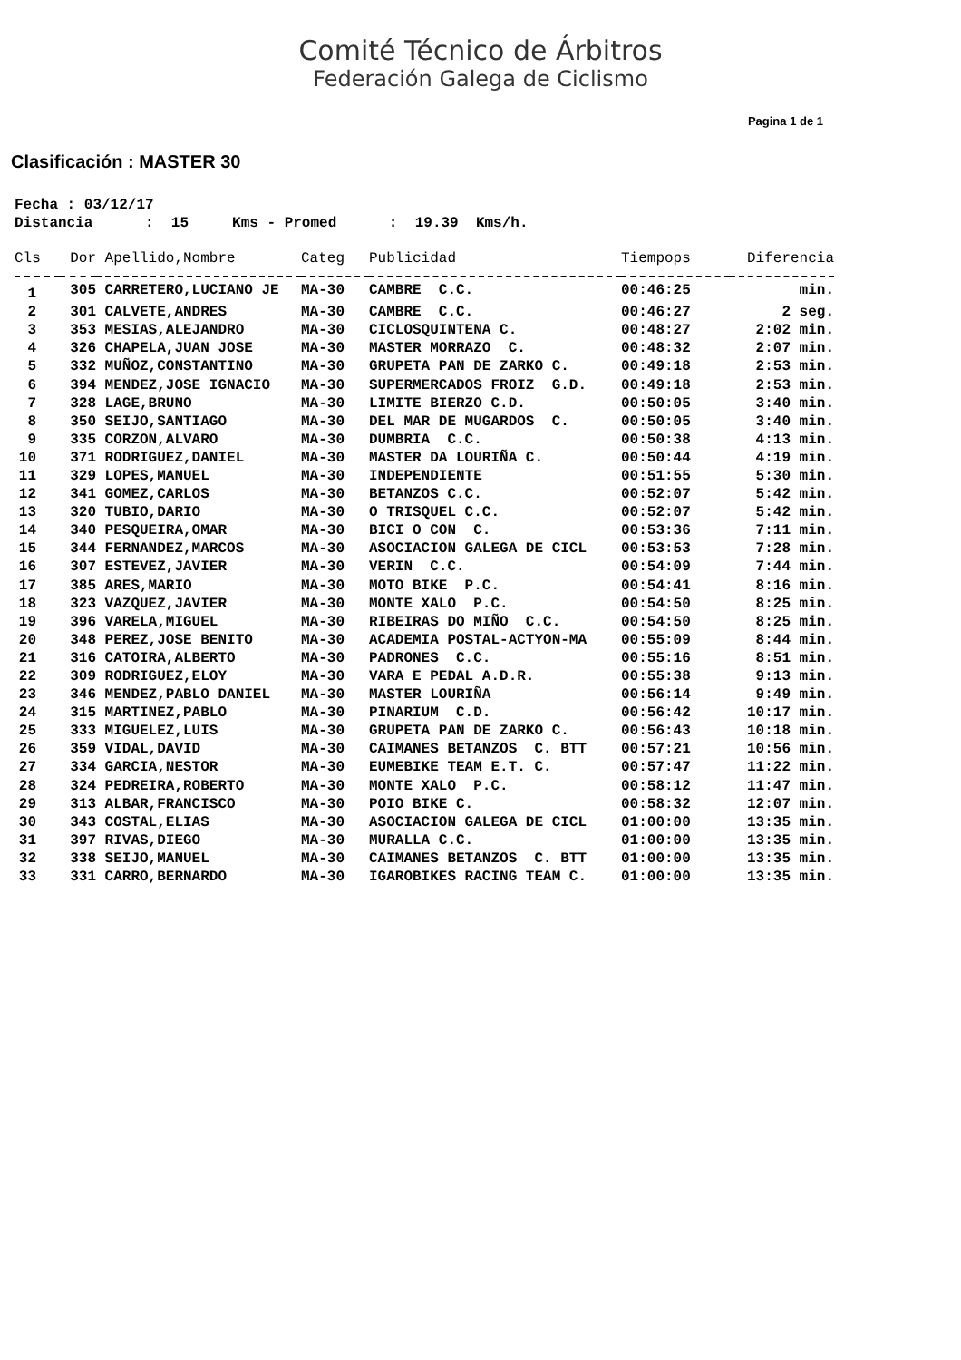Comité Técnico de Árbitros
Federación Galega de Ciclismo
Pagina 1 de 1
Clasificación : MASTER 30
Fecha : 03/12/17 Distancia : 15 Kms - Promed : 19.39 Kms/h.
| Cls | Dor | Apellido,Nombre | Categ | Publicidad | Tiempops | Diferencia |
| --- | --- | --- | --- | --- | --- | --- |
| 1 | 305 | CARRETERO,LUCIANO JE | MA-30 | CAMBRE C.C. | 00:46:25 | min. |
| 2 | 301 | CALVETE,ANDRES | MA-30 | CAMBRE C.C. | 00:46:27 | 2 seg. |
| 3 | 353 | MESIAS,ALEJANDRO | MA-30 | CICLOSQUINTENA C. | 00:48:27 | 2:02 min. |
| 4 | 326 | CHAPELA,JUAN JOSE | MA-30 | MASTER MORRAZO C. | 00:48:32 | 2:07 min. |
| 5 | 332 | MUÑOZ,CONSTANTINO | MA-30 | GRUPETA PAN DE ZARKO C. | 00:49:18 | 2:53 min. |
| 6 | 394 | MENDEZ,JOSE IGNACIO | MA-30 | SUPERMERCADOS FROIZ G.D. | 00:49:18 | 2:53 min. |
| 7 | 328 | LAGE,BRUNO | MA-30 | LIMITE BIERZO C.D. | 00:50:05 | 3:40 min. |
| 8 | 350 | SEIJO,SANTIAGO | MA-30 | DEL MAR DE MUGARDOS C. | 00:50:05 | 3:40 min. |
| 9 | 335 | CORZON,ALVARO | MA-30 | DUMBRIA C.C. | 00:50:38 | 4:13 min. |
| 10 | 371 | RODRIGUEZ,DANIEL | MA-30 | MASTER DA LOURIÑA C. | 00:50:44 | 4:19 min. |
| 11 | 329 | LOPES,MANUEL | MA-30 | INDEPENDIENTE | 00:51:55 | 5:30 min. |
| 12 | 341 | GOMEZ,CARLOS | MA-30 | BETANZOS C.C. | 00:52:07 | 5:42 min. |
| 13 | 320 | TUBIO,DARIO | MA-30 | O TRISQUEL C.C. | 00:52:07 | 5:42 min. |
| 14 | 340 | PESQUEIRA,OMAR | MA-30 | BICI O CON C. | 00:53:36 | 7:11 min. |
| 15 | 344 | FERNANDEZ,MARCOS | MA-30 | ASOCIACION GALEGA DE CICL | 00:53:53 | 7:28 min. |
| 16 | 307 | ESTEVEZ,JAVIER | MA-30 | VERIN C.C. | 00:54:09 | 7:44 min. |
| 17 | 385 | ARES,MARIO | MA-30 | MOTO BIKE P.C. | 00:54:41 | 8:16 min. |
| 18 | 323 | VAZQUEZ,JAVIER | MA-30 | MONTE XALO P.C. | 00:54:50 | 8:25 min. |
| 19 | 396 | VARELA,MIGUEL | MA-30 | RIBEIRAS DO MIÑO C.C. | 00:54:50 | 8:25 min. |
| 20 | 348 | PEREZ,JOSE BENITO | MA-30 | ACADEMIA POSTAL-ACTYON-MA | 00:55:09 | 8:44 min. |
| 21 | 316 | CATOIRA,ALBERTO | MA-30 | PADRONES C.C. | 00:55:16 | 8:51 min. |
| 22 | 309 | RODRIGUEZ,ELOY | MA-30 | VARA E PEDAL A.D.R. | 00:55:38 | 9:13 min. |
| 23 | 346 | MENDEZ,PABLO DANIEL | MA-30 | MASTER LOURIÑA | 00:56:14 | 9:49 min. |
| 24 | 315 | MARTINEZ,PABLO | MA-30 | PINARIUM C.D. | 00:56:42 | 10:17 min. |
| 25 | 333 | MIGUELEZ,LUIS | MA-30 | GRUPETA PAN DE ZARKO C. | 00:56:43 | 10:18 min. |
| 26 | 359 | VIDAL,DAVID | MA-30 | CAIMANES BETANZOS C. BTT | 00:57:21 | 10:56 min. |
| 27 | 334 | GARCIA,NESTOR | MA-30 | EUMEBIKE TEAM E.T. C. | 00:57:47 | 11:22 min. |
| 28 | 324 | PEDREIRA,ROBERTO | MA-30 | MONTE XALO P.C. | 00:58:12 | 11:47 min. |
| 29 | 313 | ALBAR,FRANCISCO | MA-30 | POIO BIKE C. | 00:58:32 | 12:07 min. |
| 30 | 343 | COSTAL,ELIAS | MA-30 | ASOCIACION GALEGA DE CICL | 01:00:00 | 13:35 min. |
| 31 | 397 | RIVAS,DIEGO | MA-30 | MURALLA C.C. | 01:00:00 | 13:35 min. |
| 32 | 338 | SEIJO,MANUEL | MA-30 | CAIMANES BETANZOS C. BTT | 01:00:00 | 13:35 min. |
| 33 | 331 | CARRO,BERNARDO | MA-30 | IGAROBIKES RACING TEAM C. | 01:00:00 | 13:35 min. |